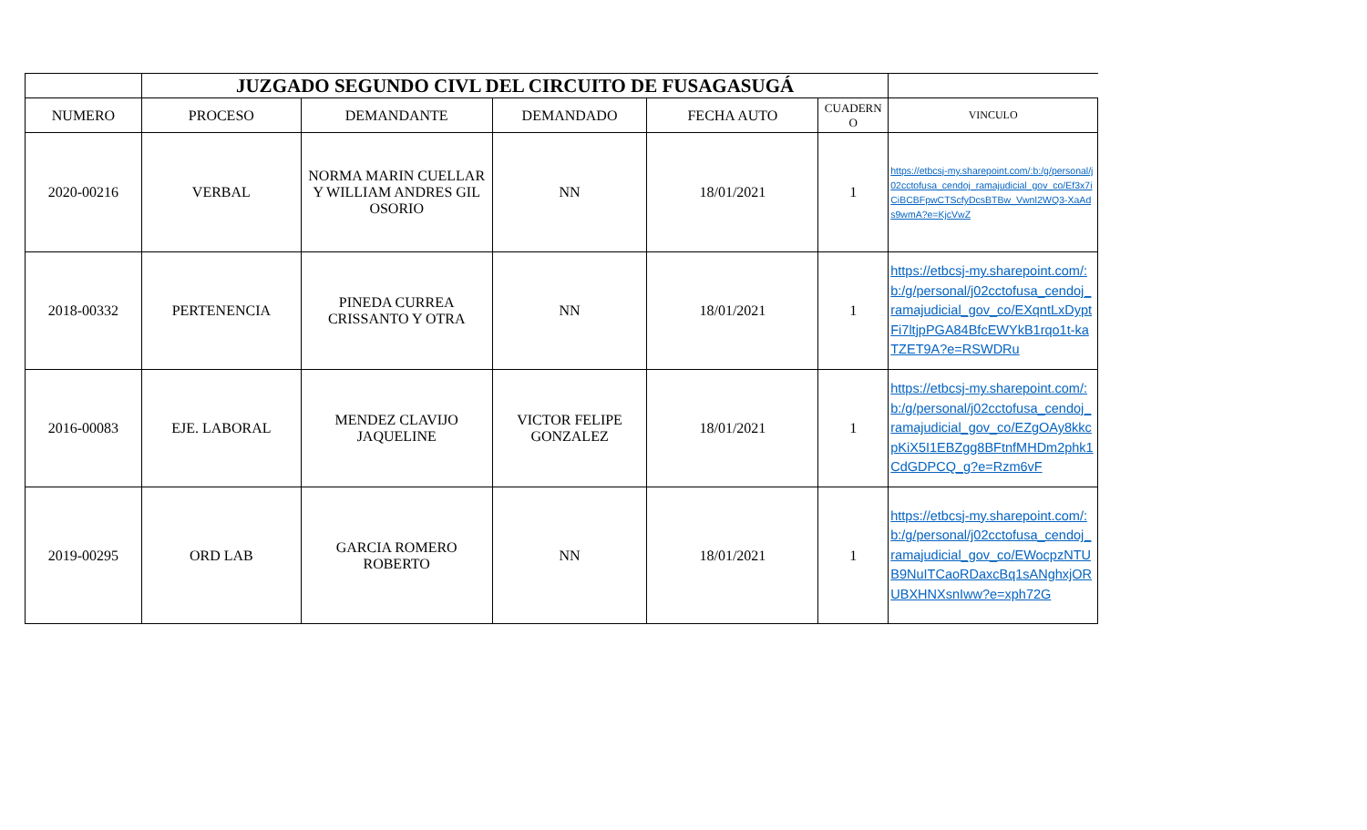| | JUZGADO SEGUNDO CIVL DEL CIRCUITO DE FUSAGASUGÁ | | | | | |
| NUMERO | PROCESO | DEMANDANTE | DEMANDADO | FECHA AUTO | CUADERN O | VINCULO |
| 2020-00216 | VERBAL | NORMA MARIN CUELLAR Y WILLIAM ANDRES GIL OSORIO | NN | 18/01/2021 | 1 | https://etbcsj-my.sharepoint.com/:b:/g/personal/j02cctofusa_cendoj_ramajudicial_gov_co/Ef3x7iCiBCBFpwCTScfyDcsBTBw_VwnI2WQ3-XaAds9wmA?e=KjcVwZ |
| 2018-00332 | PERTENENCIA | PINEDA CURREA CRISSANTO Y OTRA | NN | 18/01/2021 | 1 | https://etbcsj-my.sharepoint.com/:b:/g/personal/j02cctofusa_cendoj_ramajudicial_gov_co/EXqntLxDyptFi7ltjpPGA84BfcEWYkB1rqo1t-kaTZET9A?e=RSWDRu |
| 2016-00083 | EJE. LABORAL | MENDEZ CLAVIJO JAQUELINE | VICTOR FELIPE GONZALEZ | 18/01/2021 | 1 | https://etbcsj-my.sharepoint.com/:b:/g/personal/j02cctofusa_cendoj_ramajudicial_gov_co/EZgOAy8kkcpKiX5I1EBZgg8BFtnfMHDm2phk1CdGDPCQ_g?e=Rzm6vF |
| 2019-00295 | ORD LAB | GARCIA ROMERO ROBERTO | NN | 18/01/2021 | 1 | https://etbcsj-my.sharepoint.com/:b:/g/personal/j02cctofusa_cendoj_ramajudicial_gov_co/EWocpzNTUB9NuITCaoRDaxcBq1sANghxjORUBXHNXsnIww?e=xph72G |